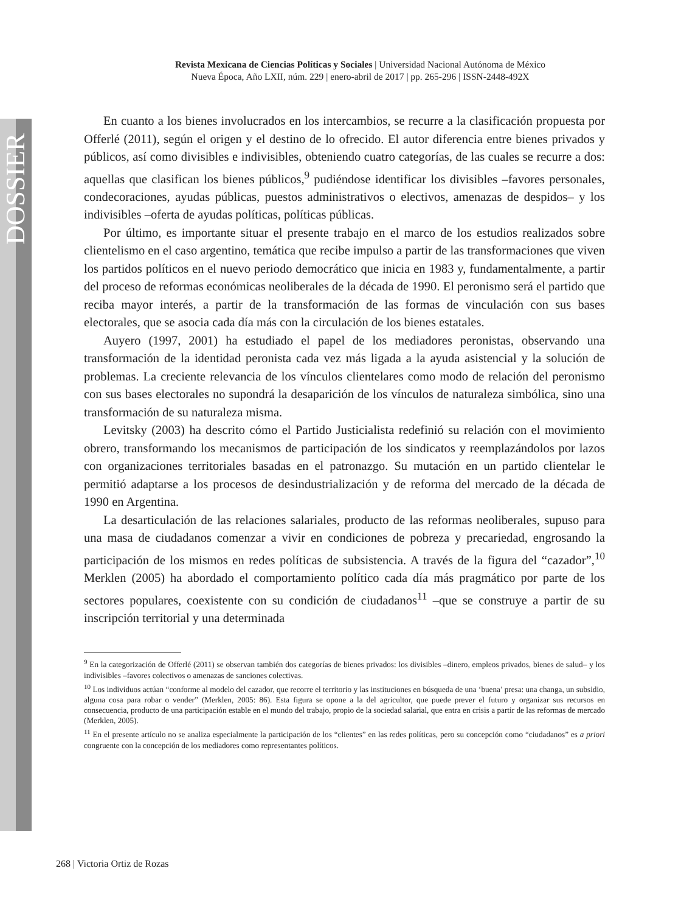DOSSIER
Revista Mexicana de Ciencias Políticas y Sociales | Universidad Nacional Autónoma de México
Nueva Época, Año LXII, núm. 229 | enero-abril de 2017 | pp. 265-296 | ISSN-2448-492X
En cuanto a los bienes involucrados en los intercambios, se recurre a la clasificación propuesta por Offerlé (2011), según el origen y el destino de lo ofrecido. El autor diferencia entre bienes privados y públicos, así como divisibles e indivisibles, obteniendo cuatro categorías, de las cuales se recurre a dos: aquellas que clasifican los bienes públicos,<sup>9</sup> pudiéndose identificar los divisibles –favores personales, condecoraciones, ayudas públicas, puestos administrativos o electivos, amenazas de despidos– y los indivisibles –oferta de ayudas políticas, políticas públicas.
Por último, es importante situar el presente trabajo en el marco de los estudios realizados sobre clientelismo en el caso argentino, temática que recibe impulso a partir de las transformaciones que viven los partidos políticos en el nuevo periodo democrático que inicia en 1983 y, fundamentalmente, a partir del proceso de reformas económicas neoliberales de la década de 1990. El peronismo será el partido que reciba mayor interés, a partir de la transformación de las formas de vinculación con sus bases electorales, que se asocia cada día más con la circulación de los bienes estatales.
Auyero (1997, 2001) ha estudiado el papel de los mediadores peronistas, observando una transformación de la identidad peronista cada vez más ligada a la ayuda asistencial y la solución de problemas. La creciente relevancia de los vínculos clientelares como modo de relación del peronismo con sus bases electorales no supondrá la desaparición de los vínculos de naturaleza simbólica, sino una transformación de su naturaleza misma.
Levitsky (2003) ha descrito cómo el Partido Justicialista redefinió su relación con el movimiento obrero, transformando los mecanismos de participación de los sindicatos y reemplazándolos por lazos con organizaciones territoriales basadas en el patronazgo. Su mutación en un partido clientelar le permitió adaptarse a los procesos de desindustrialización y de reforma del mercado de la década de 1990 en Argentina.
La desarticulación de las relaciones salariales, producto de las reformas neoliberales, supuso para una masa de ciudadanos comenzar a vivir en condiciones de pobreza y precariedad, engrosando la participación de los mismos en redes políticas de subsistencia. A través de la figura del “cazador”,<sup>10</sup> Merklen (2005) ha abordado el comportamiento político cada día más pragmático por parte de los sectores populares, coexistente con su condición de ciudadanos<sup>11</sup> –que se construye a partir de su inscripción territorial y una determinada
<sup>9</sup> En la categorización de Offerlé (2011) se observan también dos categorías de bienes privados: los divisibles –dinero, empleos privados, bienes de salud– y los indivisibles –favores colectivos o amenazas de sanciones colectivas.
<sup>10</sup> Los individuos actúan “conforme al modelo del cazador, que recorre el territorio y las instituciones en búsqueda de una ‘buena’ presa: una changa, un subsidio, alguna cosa para robar o vender” (Merklen, 2005: 86). Esta figura se opone a la del agricultor, que puede prever el futuro y organizar sus recursos en consecuencia, producto de una participación estable en el mundo del trabajo, propio de la sociedad salarial, que entra en crisis a partir de las reformas de mercado (Merklen, 2005).
<sup>11</sup> En el presente artículo no se analiza especialmente la participación de los “clientes” en las redes políticas, pero su concepción como “ciudadanos” es a priori congruente con la concepción de los mediadores como representantes políticos.
268 | Victoria Ortiz de Rozas